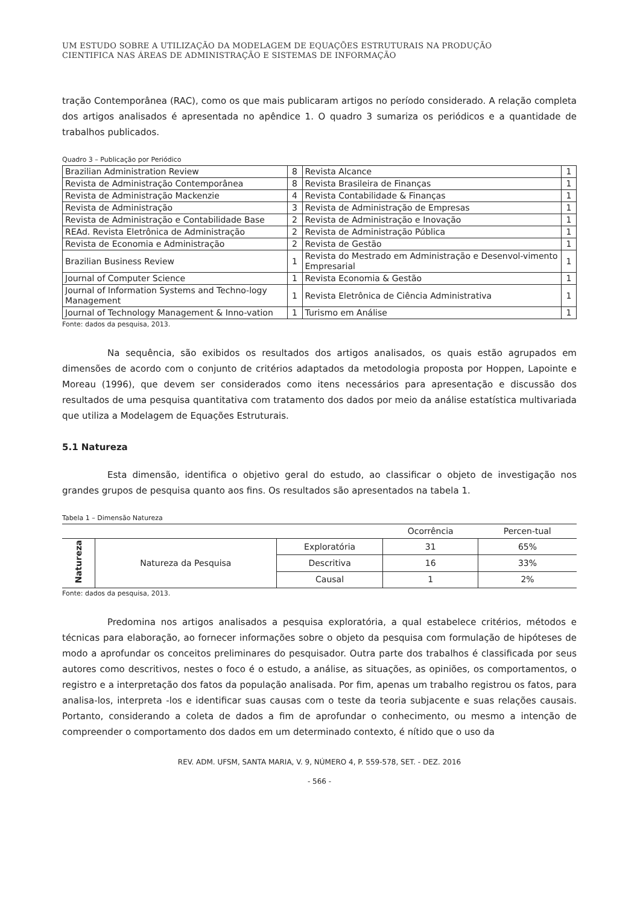UM ESTUDO SOBRE A UTILIZAÇÃO DA MODELAGEM DE EQUAÇÕES ESTRUTURAIS NA PRODUÇÃO
CIENTIFICA NAS ÁREAS DE ADMINISTRAÇÃO E SISTEMAS DE INFORMAÇÃO
tração Contemporânea (RAC), como os que mais publicaram artigos no período considerado. A relação completa dos artigos analisados é apresentada no apêndice 1. O quadro 3 sumariza os periódicos e a quantidade de trabalhos publicados.
Quadro 3 – Publicação por Periódico
| Brazilian Administration Review | 8 | Revista Alcance | 1 |
| Revista de Administração Contemporânea | 8 | Revista Brasileira de Finanças | 1 |
| Revista de Administração Mackenzie | 4 | Revista Contabilidade & Finanças | 1 |
| Revista de Administração | 3 | Revista de Administração de Empresas | 1 |
| Revista de Administração e Contabilidade Base | 2 | Revista de Administração e Inovação | 1 |
| REAd. Revista Eletrônica de Administração | 2 | Revista de Administração Pública | 1 |
| Revista de Economia e Administração | 2 | Revista de Gestão | 1 |
| Brazilian Business Review | 1 | Revista do Mestrado em Administração e Desenvol-vimento Empresarial | 1 |
| Journal of Computer Science | 1 | Revista Economia & Gestão | 1 |
| Journal of Information Systems and Techno-logy Management | 1 | Revista Eletrônica de Ciência Administrativa | 1 |
| Journal of Technology Management & Inno-vation | 1 | Turismo em Análise | 1 |
Fonte: dados da pesquisa, 2013.
Na sequência, são exibidos os resultados dos artigos analisados, os quais estão agrupados em dimensões de acordo com o conjunto de critérios adaptados da metodologia proposta por Hoppen, Lapointe e Moreau (1996), que devem ser considerados como itens necessários para apresentação e discussão dos resultados de uma pesquisa quantitativa com tratamento dos dados por meio da análise estatística multivariada que utiliza a Modelagem de Equações Estruturais.
5.1 Natureza
Esta dimensão, identifica o objetivo geral do estudo, ao classificar o objeto de investigação nos grandes grupos de pesquisa quanto aos fins. Os resultados são apresentados na tabela 1.
Tabela 1 – Dimensão Natureza
| | | | Ocorrência | Percen-tual |
| Natureza | Natureza da Pesquisa | Exploratória | 31 | 65% |
| | | Descritiva | 16 | 33% |
| | | Causal | 1 | 2% |
Fonte: dados da pesquisa, 2013.
Predomina nos artigos analisados a pesquisa exploratória, a qual estabelece critérios, métodos e técnicas para elaboração, ao fornecer informações sobre o objeto da pesquisa com formulação de hipóteses de modo a aprofundar os conceitos preliminares do pesquisador. Outra parte dos trabalhos é classificada por seus autores como descritivos, nestes o foco é o estudo, a análise, as situações, as opiniões, os comportamentos, o registro e a interpretação dos fatos da população analisada. Por fim, apenas um trabalho registrou os fatos, para analisa-los, interpreta -los e identificar suas causas com o teste da teoria subjacente e suas relações causais. Portanto, considerando a coleta de dados a fim de aprofundar o conhecimento, ou mesmo a intenção de compreender o comportamento dos dados em um determinado contexto, é nítido que o uso da
REV. ADM. UFSM, SANTA MARIA, V. 9, NÚMERO 4, P. 559-578, SET. - DEZ. 2016
- 566 -